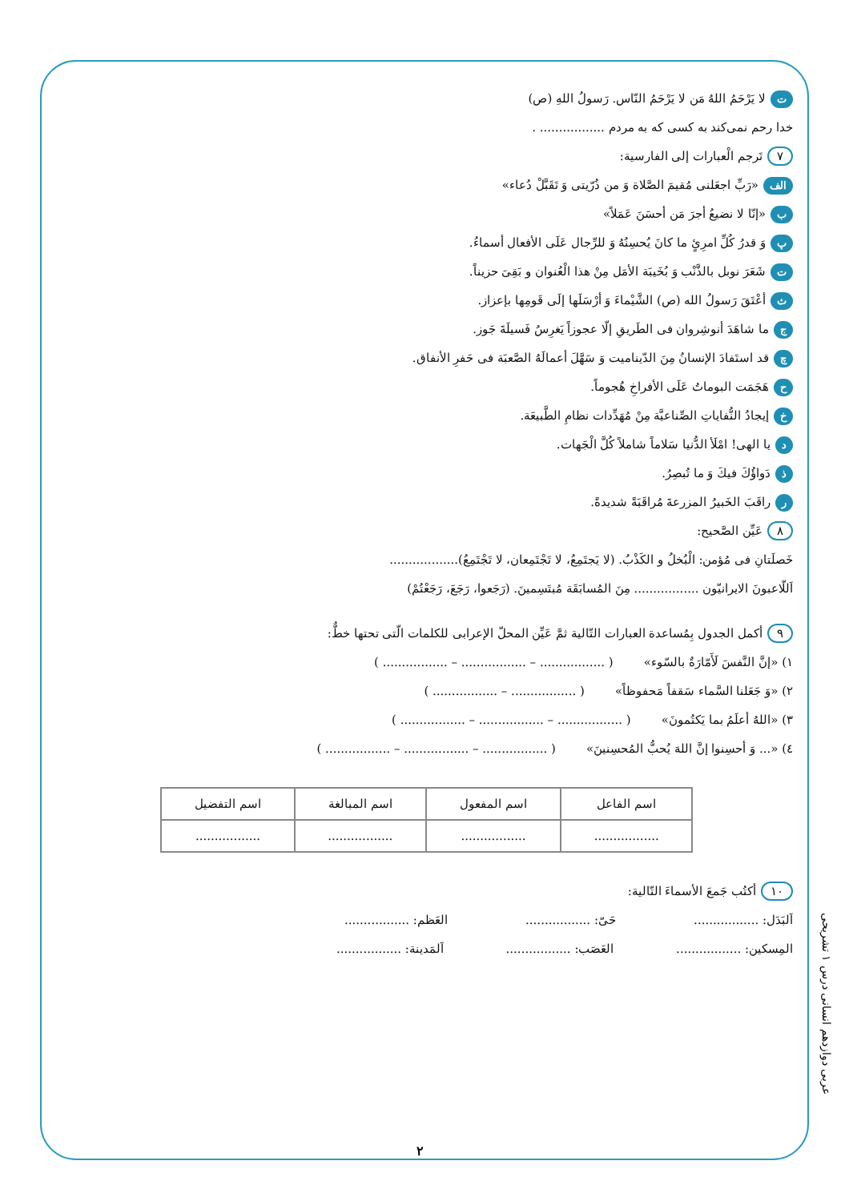تلا يَرْحَمُ اللهُ مَن لا يَرْحَمُ النّاس. رَسولُ اللهِ (ص)
خدا رحم نمی‌کند به کسی که به مردم ................. .
٧ تَرجم الْعبارات إلى الفارسية:
الف «رَبِّ اجعَلنی مُقيمَ الصَّلاة وَ من ذُرّيتی وَ تَقَبَّلْ دُعاء»
ب «إنّا لا نضيعُ أجرَ مَن أحسَنَ عَمَلاً»
پوَ قدرُ كُلِّ امرِئٍ ما كانَ يُحسِنُهُ وَ للرِّجال عَلَى الأفعال أسماءُ.
تشَعَرَ نوبل بالذَّنْب وَ بُخَيبَة الأمَل مِنْ هذا الْعُنوان و بَقِیَ حزيناً.
ثأعْتَقَ رَسولُ الله (ص) الشَّيْماءَ وَ أرْسَلَها إلَى قَومِها بإعزاز.
جما شاهَدَ أنوشِروان فی الطَريقِ إلّا عجوزاً يَغرِسُ فَسيلَةَ جَوز.
چقد استَفادَ الإنسانُ مِنَ الدّيناميت وَ سَهَّلَ أعمالَهُ الصَّعبَة فی حَفرِ الأنفاق.
حهَجَمَت البوماتُ عَلَى الأفراخِ هُجوماً.
خإيجادُ النُّفاياتِ الصِّناعيَّة مِنْ مُهَدِّدات نظامِ الطَّبيعَة.
ديا الهی! امْلَأ الدُّنيا سَلاماً شاملاً كُلَّ الْجَهات.
ذدَواؤُكَ فيكَ وَ ما تُبصِرُ.
رراقَبَ الخَبيرُ المزرعةَ مُراقَبَةً شديدةً.
٨ عَيِّن الصَّحيح:
خَصلَتانِ فی مُؤمن: الْبُخلُ و الكَذْبُ. (لا يَجتَمِعُ، لا تَجْتَمِعان، لا تَجْتَمِعُ)..................
اَللّاعبونَ الايرانيّون ................. مِنَ المُسابَقَة مُبتَسِمينَ. (رَجَعوا، رَجَعَ، رَجَعْتُمْ)
٩ أكمل الجدول بِمُساعدة العبارات التّالية ثمَّ عَيِّن المحلّ الإعرابی للكلمات الّتی تحتها خطٌّ:
١) «إنَّ النَّفسَ لَأَمّارَةٌ بالسّوء» ( ................. – ................. – ................. )
٢) «وَ جَعَلنا السَّماء سَقفاً مَحفوظاً» ( ................. – ................. )
٣) «اللهُ أعلَمُ بما يَكتُمونَ» ( ................. – ................. – ................. )
٤) «... وَ أحسِنوا إنَّ اللهَ يُحبُّ المُحسِنينَ» ( ................. – ................. – ................. )
| اسم الفاعل | اسم المفعول | اسم المبالغة | اسم التفضيل |
| --- | --- | --- | --- |
| ................. | ................. | ................. | ................. |
١٠ أكتُب جَمعَ الأسماءَ التّالية:
اَلبَدَل: ................. حَیّ: ................. العَظم: .................
المِسكين: ................. العَصَب: ................. اَلمَدينة: .................
عربی دوازدهم انسانی درس ۱ تشریحی
۲